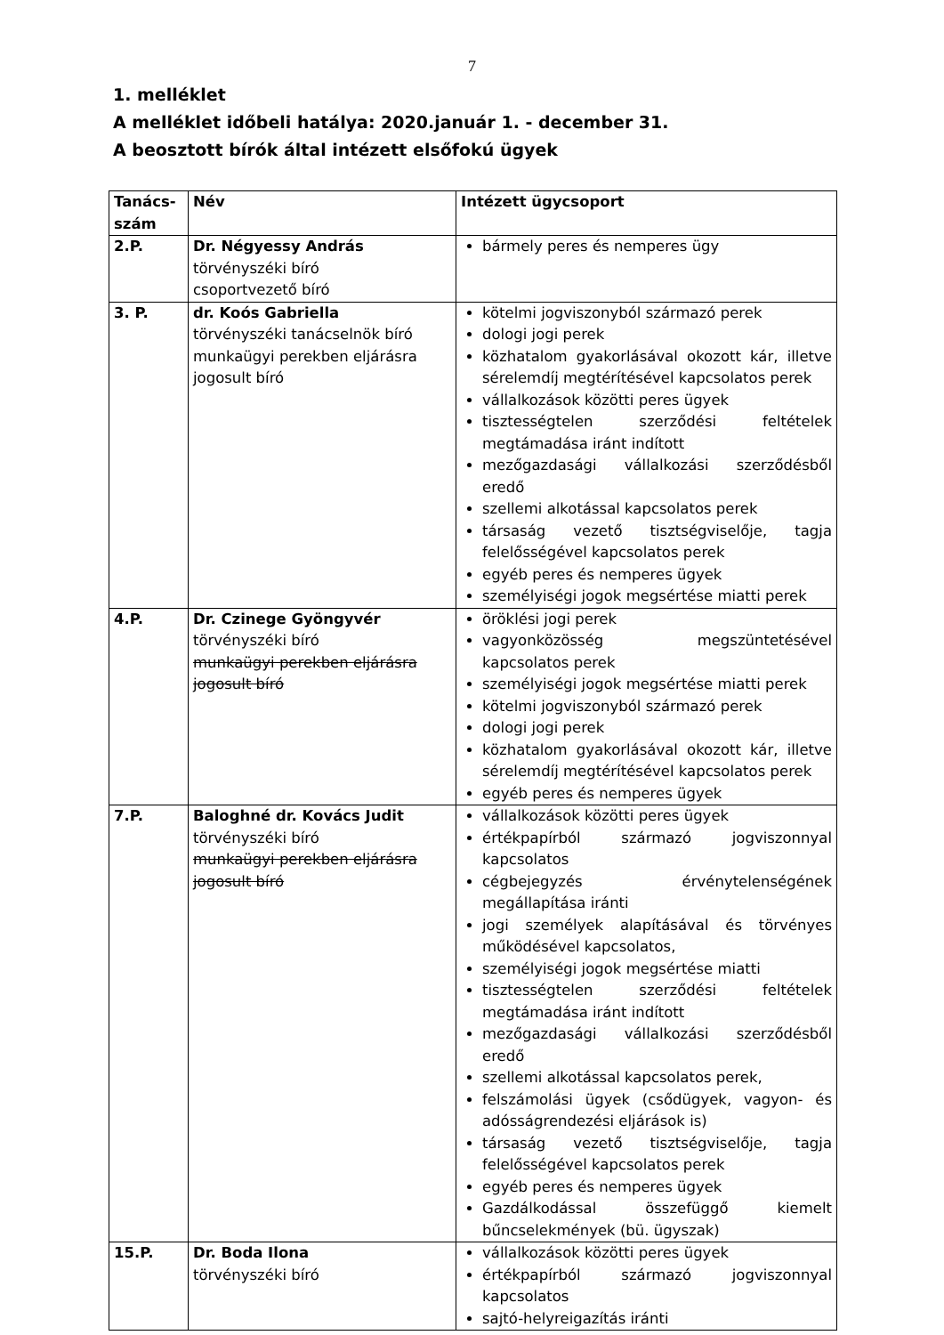7
1. melléklet
A melléklet időbeli hatálya: 2020.január 1. - december 31.
A beosztott bírók által intézett elsőfokú ügyek
| Tanács-szám | Név | Intézett ügycsoport |
| 2.P. | Dr. Négyessy András törvényszéki bíró csoportvezető bíró | bármely peres és nemperes ügy |
| 3. P. | dr. Koós Gabriella törvényszéki tanácselnök bíró munkaügyi perekben eljárásra jogosult bíró | kötelmi jogviszonyból származó perek dologi jogi perek közhatalom gyakorlásával okozott kár, illetve sérelemdíj megtérítésével kapcsolatos perek vállalkozások közötti peres ügyek tisztességtelen szerződési feltételek megtámadása iránt indított mezőgazdasági vállalkozási szerződésből eredő szellemi alkotással kapcsolatos perek társaság vezető tisztségviselője, tagja felelősségével kapcsolatos perek egyéb peres és nemperes ügyek személyiségi jogok megsértése miatti perek |
| 4.P. | Dr. Czinege Gyöngyvér törvényszéki bíró munkaügyi perekben eljárásra jogosult bíró | öröklési jogi perek vagyonközösség megszüntetésével kapcsolatos perek személyiségi jogok megsértése miatti perek kötelmi jogviszonyból származó perek dologi jogi perek közhatalom gyakorlásával okozott kár, illetve sérelemdíj megtérítésével kapcsolatos perek egyéb peres és nemperes ügyek |
| 7.P. | Baloghné dr. Kovács Judit törvényszéki bíró munkaügyi perekben eljárásra jogosult bíró | vállalkozások közötti peres ügyek értékpapírból származó jogviszonnyal kapcsolatos cégbejegyzés érvénytelenségének megállapítása iránti jogi személyek alapításával és törvényes működésével kapcsolatos, személyiségi jogok megsértése miatti tisztességtelen szerződési feltételek megtámadása iránt indított mezőgazdasági vállalkozási szerződésből eredő szellemi alkotással kapcsolatos perek, felszámolási ügyek (csődügyek, vagyon- és adósságrendezési eljárások is) társaság vezető tisztségviselője, tagja felelősségével kapcsolatos perek egyéb peres és nemperes ügyek Gazdálkodással összefüggő kiemelt bűncselekmények (bü. ügyszak) |
| 15.P. | Dr. Boda Ilona törvényszéki bíró | vállalkozások közötti peres ügyek értékpapírból származó jogviszonnyal kapcsolatos sajtó-helyreigazítás iránti |